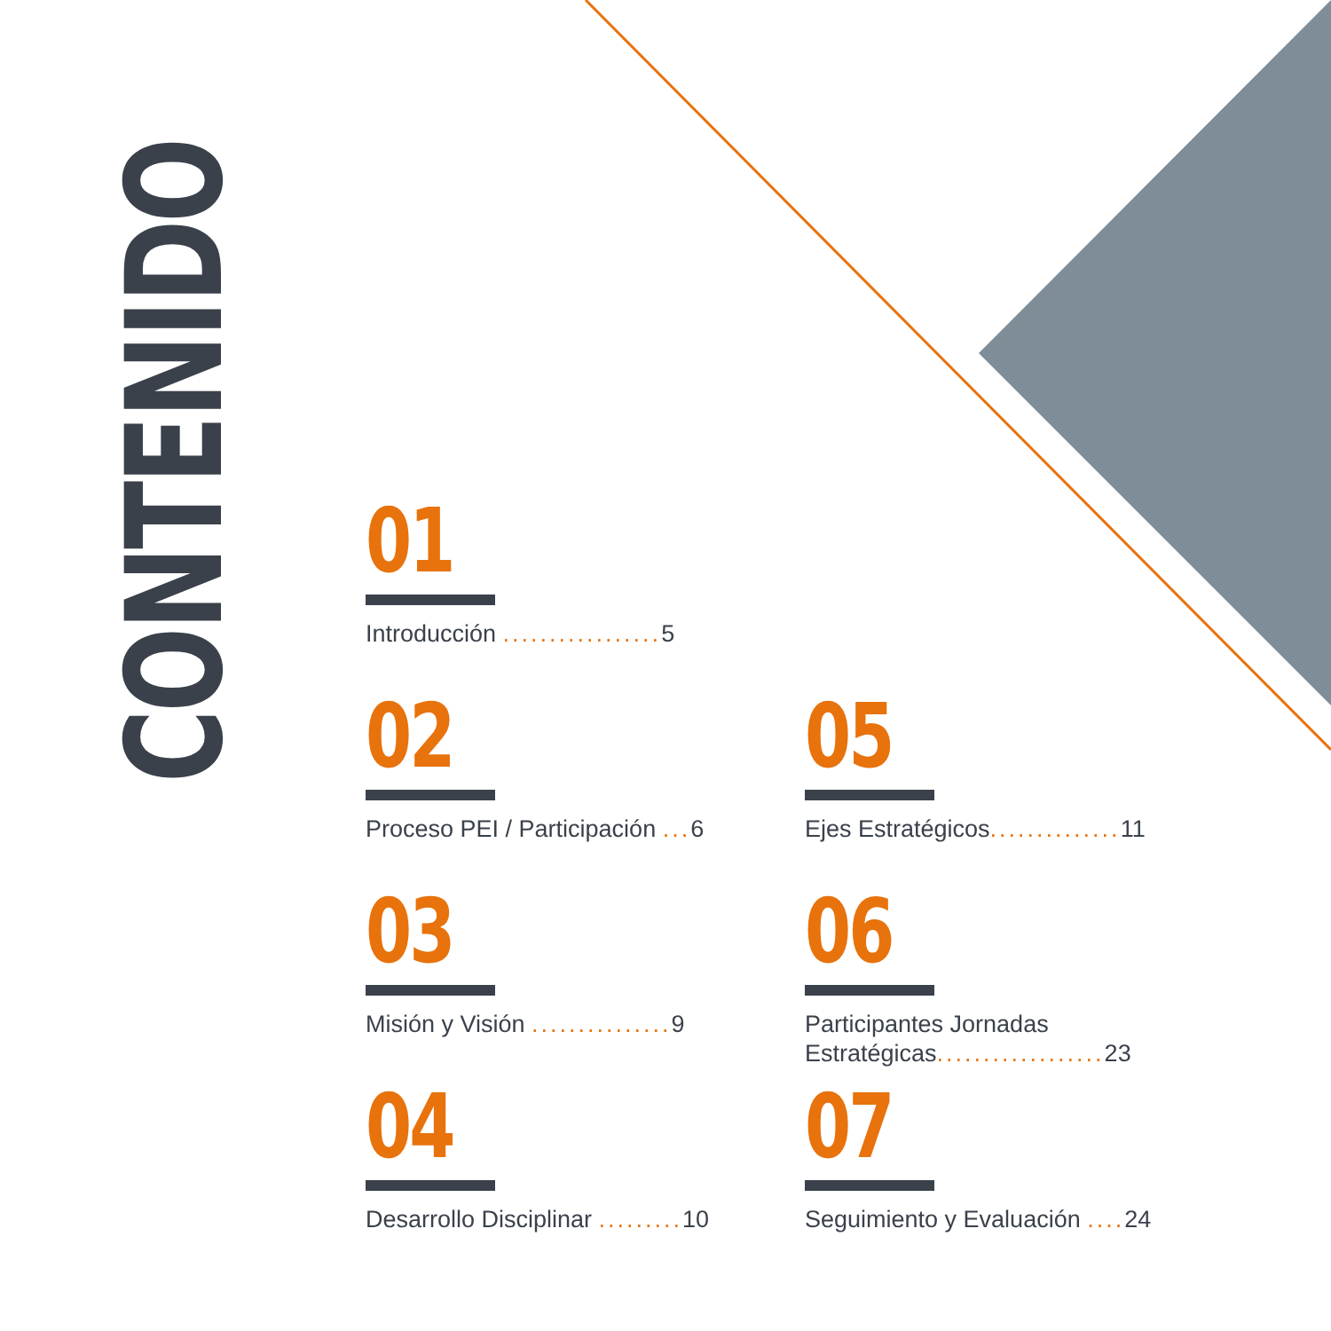CONTENIDO
01
Introducción ................. 5
02
Proceso PEI / Participación ... 6
05
Ejes Estratégicos.............. 11
03
Misión y Visión ............... 9
06
Participantes Jornadas
Estratégicas.................. 23
04
Desarrollo Disciplinar ......... 10
07
Seguimiento y Evaluación .... 24